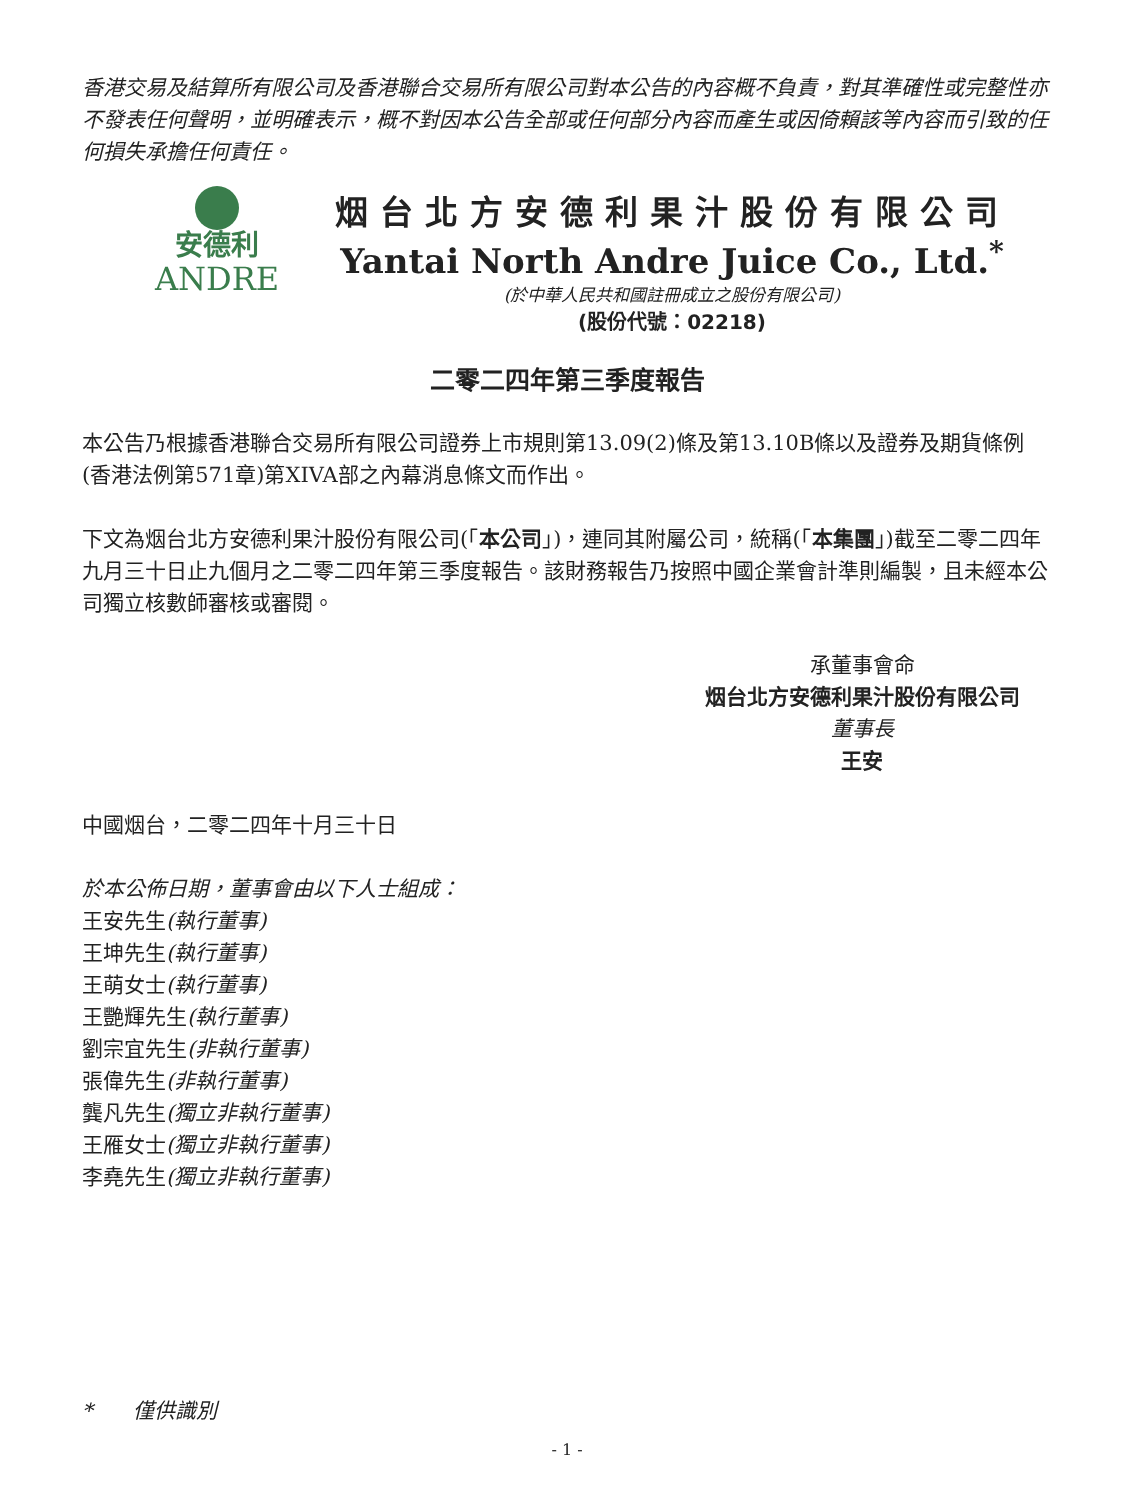香港交易及結算所有限公司及香港聯合交易所有限公司對本公告的內容概不負責，對其準確性或完整性亦不發表任何聲明，並明確表示，概不對因本公告全部或任何部分內容而產生或因倚賴該等內容而引致的任何損失承擔任何責任。
安德利
ANDRE
烟台北方安德利果汁股份有限公司
Yantai North Andre Juice Co., Ltd.<sup>*</sup>
(於中華人民共和國註冊成立之股份有限公司)
(股份代號：02218)
二零二四年第三季度報告
本公告乃根據香港聯合交易所有限公司證券上市規則第13.09(2)條及第13.10B條以及證券及期貨條例(香港法例第571章)第XIVA部之內幕消息條文而作出。
下文為烟台北方安德利果汁股份有限公司(「本公司」)，連同其附屬公司，統稱(「本集團」)截至二零二四年九月三十日止九個月之二零二四年第三季度報告。該財務報告乃按照中國企業會計準則編製，且未經本公司獨立核數師審核或審閱。
承董事會命
烟台北方安德利果汁股份有限公司
董事長
王安
中國烟台，二零二四年十月三十日
於本公佈日期，董事會由以下人士組成：
王安先生(執行董事)
王坤先生(執行董事)
王萌女士(執行董事)
王艷輝先生(執行董事)
劉宗宜先生(非執行董事)
張偉先生(非執行董事)
龔凡先生(獨立非執行董事)
王雁女士(獨立非執行董事)
李堯先生(獨立非執行董事)
* 僅供識別
- 1 -